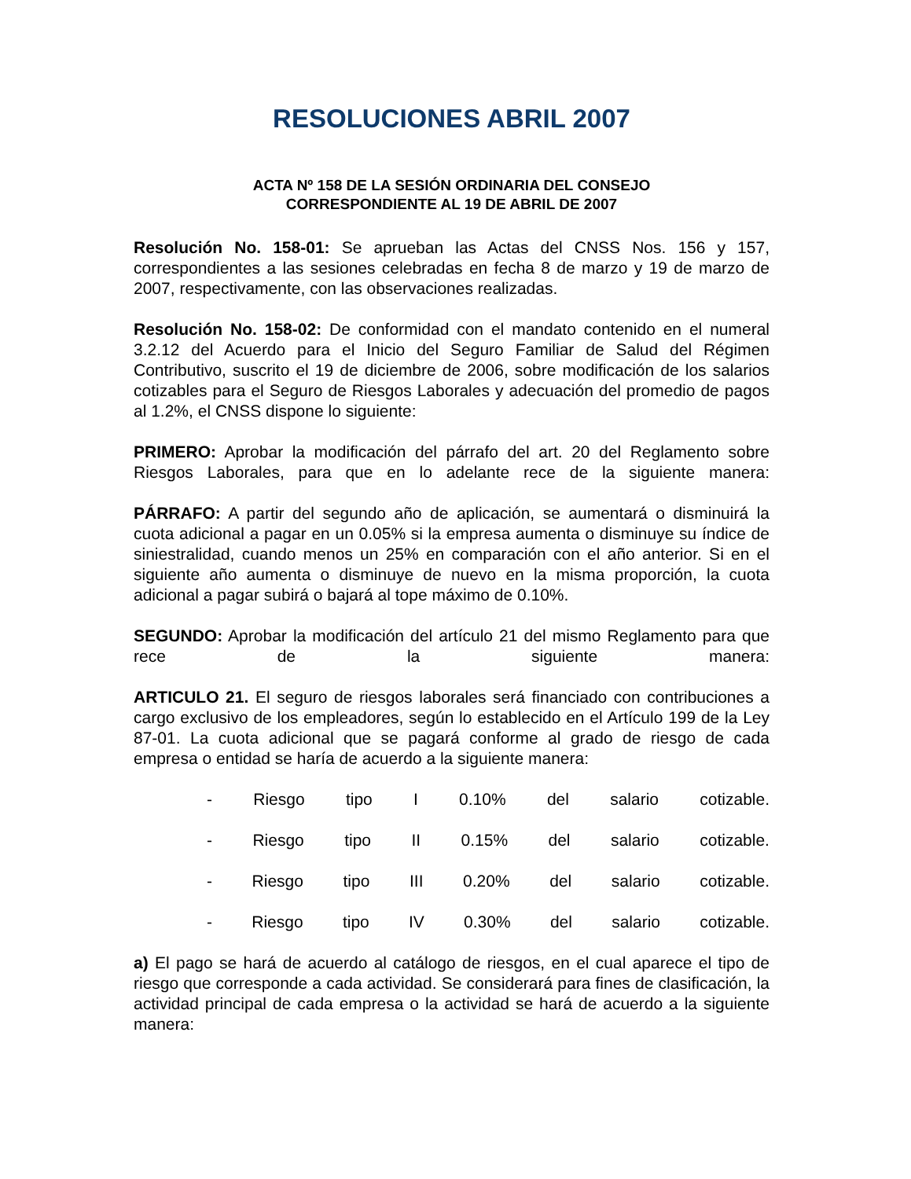RESOLUCIONES ABRIL 2007
ACTA Nº 158 DE LA SESIÓN ORDINARIA DEL CONSEJO
CORRESPONDIENTE AL 19 DE ABRIL DE 2007
Resolución No. 158-01: Se aprueban las Actas del CNSS Nos. 156 y 157, correspondientes a las sesiones celebradas en fecha 8 de marzo y 19 de marzo de 2007, respectivamente, con las observaciones realizadas.
Resolución No. 158-02: De conformidad con el mandato contenido en el numeral 3.2.12 del Acuerdo para el Inicio del Seguro Familiar de Salud del Régimen Contributivo, suscrito el 19 de diciembre de 2006, sobre modificación de los salarios cotizables para el Seguro de Riesgos Laborales y adecuación del promedio de pagos al 1.2%, el CNSS dispone lo siguiente:
PRIMERO: Aprobar la modificación del párrafo del art. 20 del Reglamento sobre Riesgos Laborales, para que en lo adelante rece de la siguiente manera:
PÁRRAFO: A partir del segundo año de aplicación, se aumentará o disminuirá la cuota adicional a pagar en un 0.05% si la empresa aumenta o disminuye su índice de siniestralidad, cuando menos un 25% en comparación con el año anterior. Si en el siguiente año aumenta o disminuye de nuevo en la misma proporción, la cuota adicional a pagar subirá o bajará al tope máximo de 0.10%.
SEGUNDO: Aprobar la modificación del artículo 21 del mismo Reglamento para que rece de la siguiente manera:
ARTICULO 21. El seguro de riesgos laborales será financiado con contribuciones a cargo exclusivo de los empleadores, según lo establecido en el Artículo 199 de la Ley 87-01. La cuota adicional que se pagará conforme al grado de riesgo de cada empresa o entidad se haría de acuerdo a la siguiente manera:
- Riesgo tipo I 0.10% del salario cotizable.
- Riesgo tipo II 0.15% del salario cotizable.
- Riesgo tipo III 0.20% del salario cotizable.
- Riesgo tipo IV 0.30% del salario cotizable.
a) El pago se hará de acuerdo al catálogo de riesgos, en el cual aparece el tipo de riesgo que corresponde a cada actividad. Se considerará para fines de clasificación, la actividad principal de cada empresa o la actividad se hará de acuerdo a la siguiente manera: